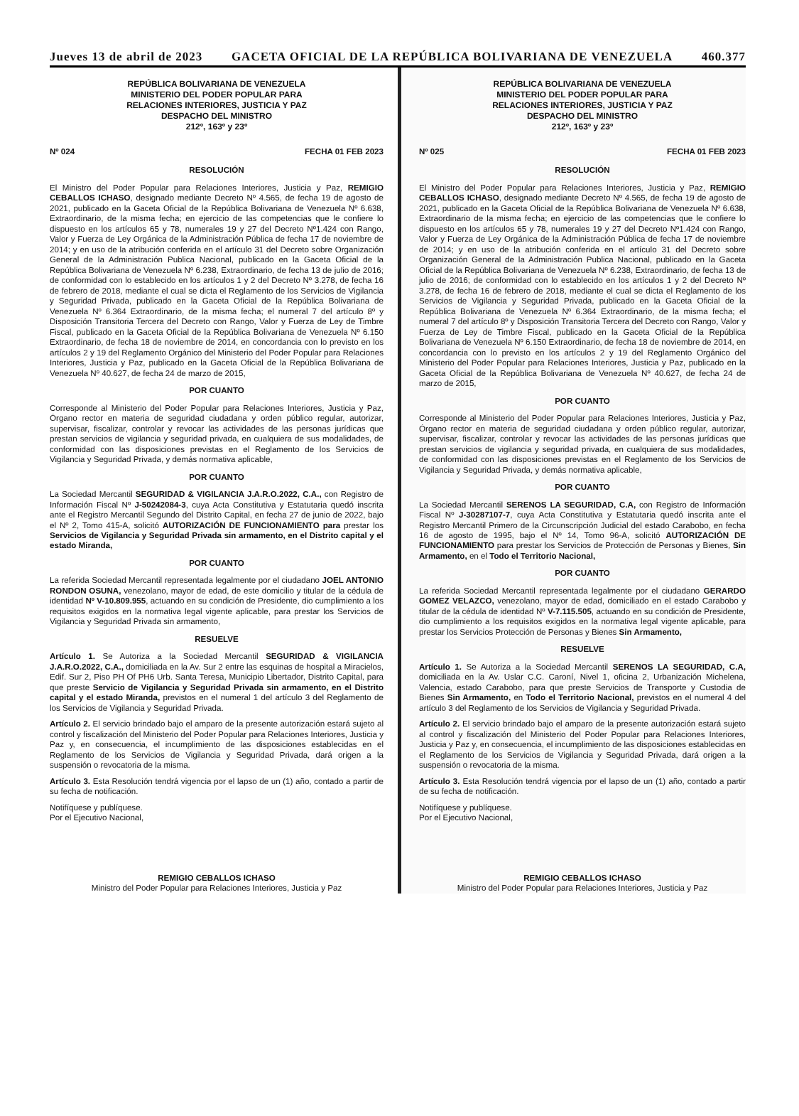Jueves 13 de abril de 2023 GACETA OFICIAL DE LA REPÚBLICA BOLIVARIANA DE VENEZUELA 460.377
REPÚBLICA BOLIVARIANA DE VENEZUELA
MINISTERIO DEL PODER POPULAR PARA
RELACIONES INTERIORES, JUSTICIA Y PAZ
DESPACHO DEL MINISTRO
212º, 163º y 23º
Nº 024 FECHA 01 FEB 2023
RESOLUCIÓN
El Ministro del Poder Popular para Relaciones Interiores, Justicia y Paz, REMIGIO CEBALLOS ICHASO, designado mediante Decreto Nº 4.565, de fecha 19 de agosto de 2021, publicado en la Gaceta Oficial de la República Bolivariana de Venezuela Nº 6.638, Extraordinario, de la misma fecha; en ejercicio de las competencias que le confiere lo dispuesto en los artículos 65 y 78, numerales 19 y 27 del Decreto Nº1.424 con Rango, Valor y Fuerza de Ley Orgánica de la Administración Pública de fecha 17 de noviembre de 2014; y en uso de la atribución conferida en el artículo 31 del Decreto sobre Organización General de la Administración Publica Nacional, publicado en la Gaceta Oficial de la República Bolivariana de Venezuela Nº 6.238, Extraordinario, de fecha 13 de julio de 2016; de conformidad con lo establecido en los artículos 1 y 2 del Decreto Nº 3.278, de fecha 16 de febrero de 2018, mediante el cual se dicta el Reglamento de los Servicios de Vigilancia y Seguridad Privada, publicado en la Gaceta Oficial de la República Bolivariana de Venezuela Nº 6.364 Extraordinario, de la misma fecha; el numeral 7 del artículo 8º y Disposición Transitoria Tercera del Decreto con Rango, Valor y Fuerza de Ley de Timbre Fiscal, publicado en la Gaceta Oficial de la República Bolivariana de Venezuela Nº 6.150 Extraordinario, de fecha 18 de noviembre de 2014, en concordancia con lo previsto en los artículos 2 y 19 del Reglamento Orgánico del Ministerio del Poder Popular para Relaciones Interiores, Justicia y Paz, publicado en la Gaceta Oficial de la República Bolivariana de Venezuela Nº 40.627, de fecha 24 de marzo de 2015,
POR CUANTO
Corresponde al Ministerio del Poder Popular para Relaciones Interiores, Justicia y Paz, Órgano rector en materia de seguridad ciudadana y orden público regular, autorizar, supervisar, fiscalizar, controlar y revocar las actividades de las personas jurídicas que prestan servicios de vigilancia y seguridad privada, en cualquiera de sus modalidades, de conformidad con las disposiciones previstas en el Reglamento de los Servicios de Vigilancia y Seguridad Privada, y demás normativa aplicable,
POR CUANTO
La Sociedad Mercantil SEGURIDAD & VIGILANCIA J.A.R.O.2022, C.A., con Registro de Información Fiscal Nº J-50242084-3, cuya Acta Constitutiva y Estatutaria quedó inscrita ante el Registro Mercantil Segundo del Distrito Capital, en fecha 27 de junio de 2022, bajo el Nº 2, Tomo 415-A, solicitó AUTORIZACIÓN DE FUNCIONAMIENTO para prestar los Servicios de Vigilancia y Seguridad Privada sin armamento, en el Distrito capital y el estado Miranda,
POR CUANTO
La referida Sociedad Mercantil representada legalmente por el ciudadano JOEL ANTONIO RONDON OSUNA, venezolano, mayor de edad, de este domicilio y titular de la cédula de identidad Nº V-10.809.955, actuando en su condición de Presidente, dio cumplimiento a los requisitos exigidos en la normativa legal vigente aplicable, para prestar los Servicios de Vigilancia y Seguridad Privada sin armamento,
RESUELVE
Artículo 1. Se Autoriza a la Sociedad Mercantil SEGURIDAD & VIGILANCIA J.A.R.O.2022, C.A., domiciliada en la Av. Sur 2 entre las esquinas de hospital a Miracielos, Edif. Sur 2, Piso PH Of PH6 Urb. Santa Teresa, Municipio Libertador, Distrito Capital, para que preste Servicio de Vigilancia y Seguridad Privada sin armamento, en el Distrito capital y el estado Miranda, previstos en el numeral 1 del artículo 3 del Reglamento de los Servicios de Vigilancia y Seguridad Privada.
Artículo 2. El servicio brindado bajo el amparo de la presente autorización estará sujeto al control y fiscalización del Ministerio del Poder Popular para Relaciones Interiores, Justicia y Paz y, en consecuencia, el incumplimiento de las disposiciones establecidas en el Reglamento de los Servicios de Vigilancia y Seguridad Privada, dará origen a la suspensión o revocatoria de la misma.
Artículo 3. Esta Resolución tendrá vigencia por el lapso de un (1) año, contado a partir de su fecha de notificación.
Notifíquese y publíquese.
Por el Ejecutivo Nacional,
REMIGIO CEBALLOS ICHASO
Ministro del Poder Popular para Relaciones Interiores, Justicia y Paz
REPÚBLICA BOLIVARIANA DE VENEZUELA
MINISTERIO DEL PODER POPULAR PARA
RELACIONES INTERIORES, JUSTICIA Y PAZ
DESPACHO DEL MINISTRO
212º, 163º y 23º
Nº 025 FECHA 01 FEB 2023
RESOLUCIÓN
El Ministro del Poder Popular para Relaciones Interiores, Justicia y Paz, REMIGIO CEBALLOS ICHASO, designado mediante Decreto Nº 4.565, de fecha 19 de agosto de 2021, publicado en la Gaceta Oficial de la República Bolivariana de Venezuela Nº 6.638, Extraordinario de la misma fecha; en ejercicio de las competencias que le confiere lo dispuesto en los artículos 65 y 78, numerales 19 y 27 del Decreto Nº1.424 con Rango, Valor y Fuerza de Ley Orgánica de la Administración Pública de fecha 17 de noviembre de 2014; y en uso de la atribución conferida en el artículo 31 del Decreto sobre Organización General de la Administración Publica Nacional, publicado en la Gaceta Oficial de la República Bolivariana de Venezuela Nº 6.238, Extraordinario, de fecha 13 de julio de 2016; de conformidad con lo establecido en los artículos 1 y 2 del Decreto Nº 3.278, de fecha 16 de febrero de 2018, mediante el cual se dicta el Reglamento de los Servicios de Vigilancia y Seguridad Privada, publicado en la Gaceta Oficial de la República Bolivariana de Venezuela Nº 6.364 Extraordinario, de la misma fecha; el numeral 7 del artículo 8º y Disposición Transitoria Tercera del Decreto con Rango, Valor y Fuerza de Ley de Timbre Fiscal, publicado en la Gaceta Oficial de la República Bolivariana de Venezuela Nº 6.150 Extraordinario, de fecha 18 de noviembre de 2014, en concordancia con lo previsto en los artículos 2 y 19 del Reglamento Orgánico del Ministerio del Poder Popular para Relaciones Interiores, Justicia y Paz, publicado en la Gaceta Oficial de la República Bolivariana de Venezuela Nº 40.627, de fecha 24 de marzo de 2015,
POR CUANTO
Corresponde al Ministerio del Poder Popular para Relaciones Interiores, Justicia y Paz, Órgano rector en materia de seguridad ciudadana y orden público regular, autorizar, supervisar, fiscalizar, controlar y revocar las actividades de las personas jurídicas que prestan servicios de vigilancia y seguridad privada, en cualquiera de sus modalidades, de conformidad con las disposiciones previstas en el Reglamento de los Servicios de Vigilancia y Seguridad Privada, y demás normativa aplicable,
POR CUANTO
La Sociedad Mercantil SERENOS LA SEGURIDAD, C.A, con Registro de Información Fiscal Nº J-30287107-7, cuya Acta Constitutiva y Estatutaria quedó inscrita ante el Registro Mercantil Primero de la Circunscripción Judicial del estado Carabobo, en fecha 16 de agosto de 1995, bajo el Nº 14, Tomo 96-A, solicitó AUTORIZACIÓN DE FUNCIONAMIENTO para prestar los Servicios de Protección de Personas y Bienes, Sin Armamento, en el Todo el Territorio Nacional,
POR CUANTO
La referida Sociedad Mercantil representada legalmente por el ciudadano GERARDO GOMEZ VELAZCO, venezolano, mayor de edad, domiciliado en el estado Carabobo y titular de la cédula de identidad Nº V-7.115.505, actuando en su condición de Presidente, dio cumplimiento a los requisitos exigidos en la normativa legal vigente aplicable, para prestar los Servicios Protección de Personas y Bienes Sin Armamento,
RESUELVE
Artículo 1. Se Autoriza a la Sociedad Mercantil SERENOS LA SEGURIDAD, C.A, domiciliada en la Av. Uslar C.C. Caroní, Nivel 1, oficina 2, Urbanización Michelena, Valencia, estado Carabobo, para que preste Servicios de Transporte y Custodia de Bienes Sin Armamento, en Todo el Territorio Nacional, previstos en el numeral 4 del artículo 3 del Reglamento de los Servicios de Vigilancia y Seguridad Privada.
Artículo 2. El servicio brindado bajo el amparo de la presente autorización estará sujeto al control y fiscalización del Ministerio del Poder Popular para Relaciones Interiores, Justicia y Paz y, en consecuencia, el incumplimiento de las disposiciones establecidas en el Reglamento de los Servicios de Vigilancia y Seguridad Privada, dará origen a la suspensión o revocatoria de la misma.
Artículo 3. Esta Resolución tendrá vigencia por el lapso de un (1) año, contado a partir de su fecha de notificación.
Notifíquese y publíquese.
Por el Ejecutivo Nacional,
REMIGIO CEBALLOS ICHASO
Ministro del Poder Popular para Relaciones Interiores, Justicia y Paz